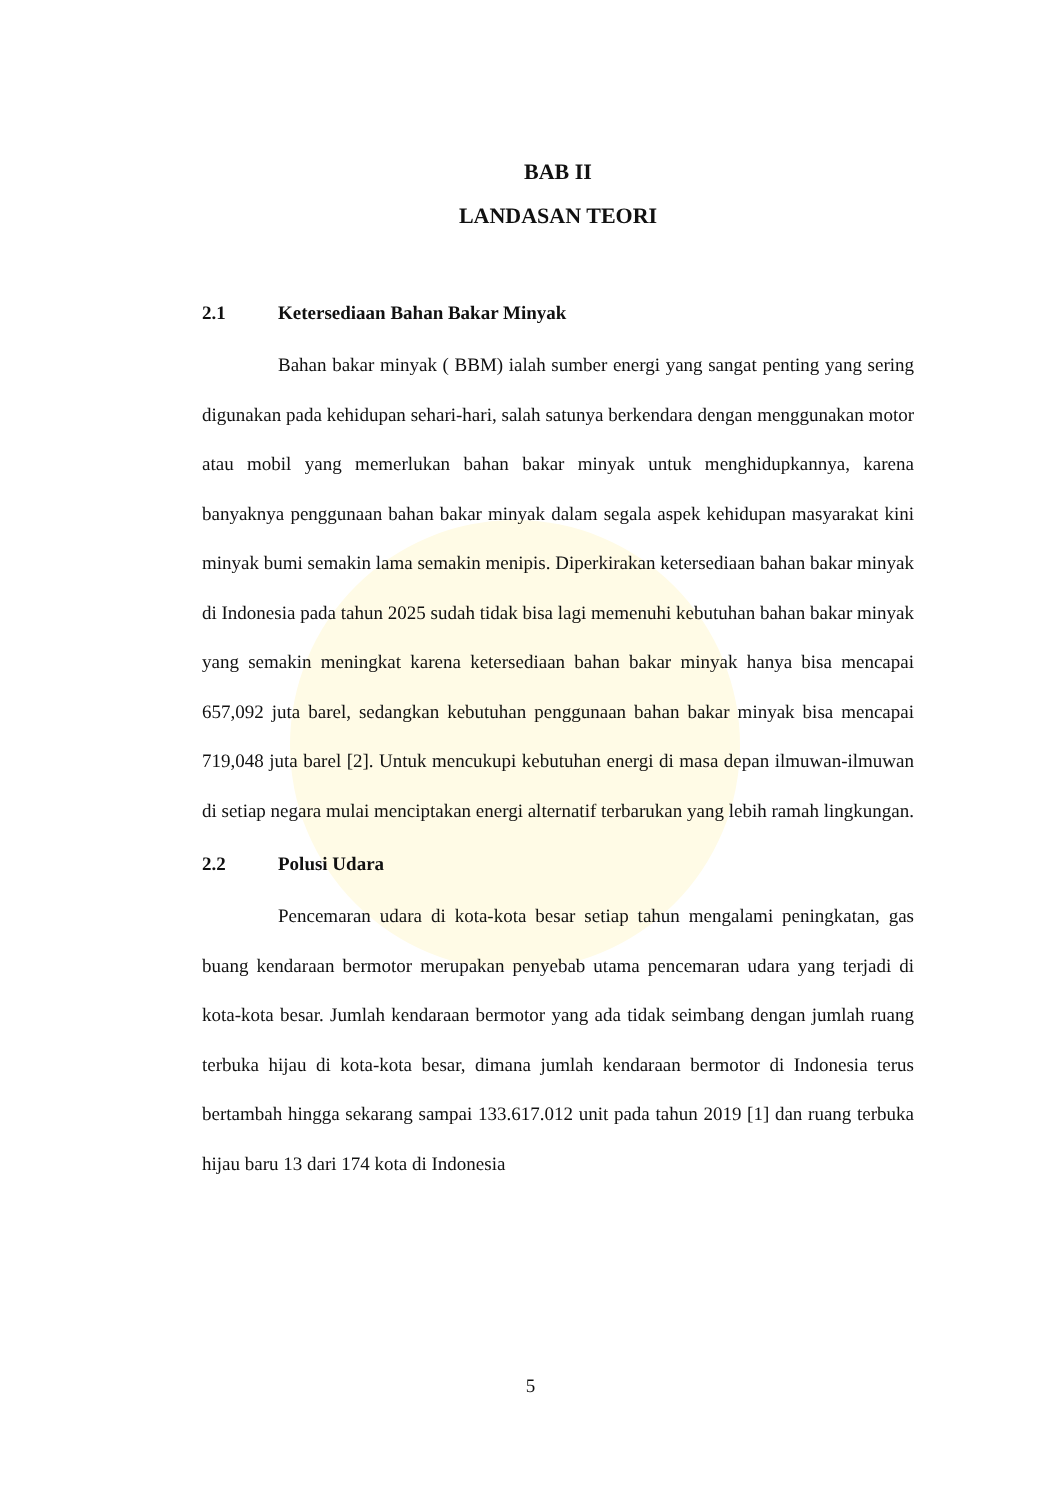BAB II
LANDASAN TEORI
2.1 Ketersediaan Bahan Bakar Minyak
Bahan bakar minyak ( BBM) ialah sumber energi yang sangat penting yang sering digunakan pada kehidupan sehari-hari, salah satunya berkendara dengan menggunakan motor atau mobil yang memerlukan bahan bakar minyak untuk menghidupkannya, karena banyaknya penggunaan bahan bakar minyak dalam segala aspek kehidupan masyarakat kini minyak bumi semakin lama semakin menipis. Diperkirakan ketersediaan bahan bakar minyak di Indonesia pada tahun 2025 sudah tidak bisa lagi memenuhi kebutuhan bahan bakar minyak yang semakin meningkat karena ketersediaan bahan bakar minyak hanya bisa mencapai 657,092 juta barel, sedangkan kebutuhan penggunaan bahan bakar minyak bisa mencapai 719,048 juta barel [2]. Untuk mencukupi kebutuhan energi di masa depan ilmuwan-ilmuwan di setiap negara mulai menciptakan energi alternatif terbarukan yang lebih ramah lingkungan.
2.2 Polusi Udara
Pencemaran udara di kota-kota besar setiap tahun mengalami peningkatan, gas buang kendaraan bermotor merupakan penyebab utama pencemaran udara yang terjadi di kota-kota besar. Jumlah kendaraan bermotor yang ada tidak seimbang dengan jumlah ruang terbuka hijau di kota-kota besar, dimana jumlah kendaraan bermotor di Indonesia terus bertambah hingga sekarang sampai 133.617.012 unit pada tahun 2019 [1] dan ruang terbuka hijau baru 13 dari 174 kota di Indonesia
5